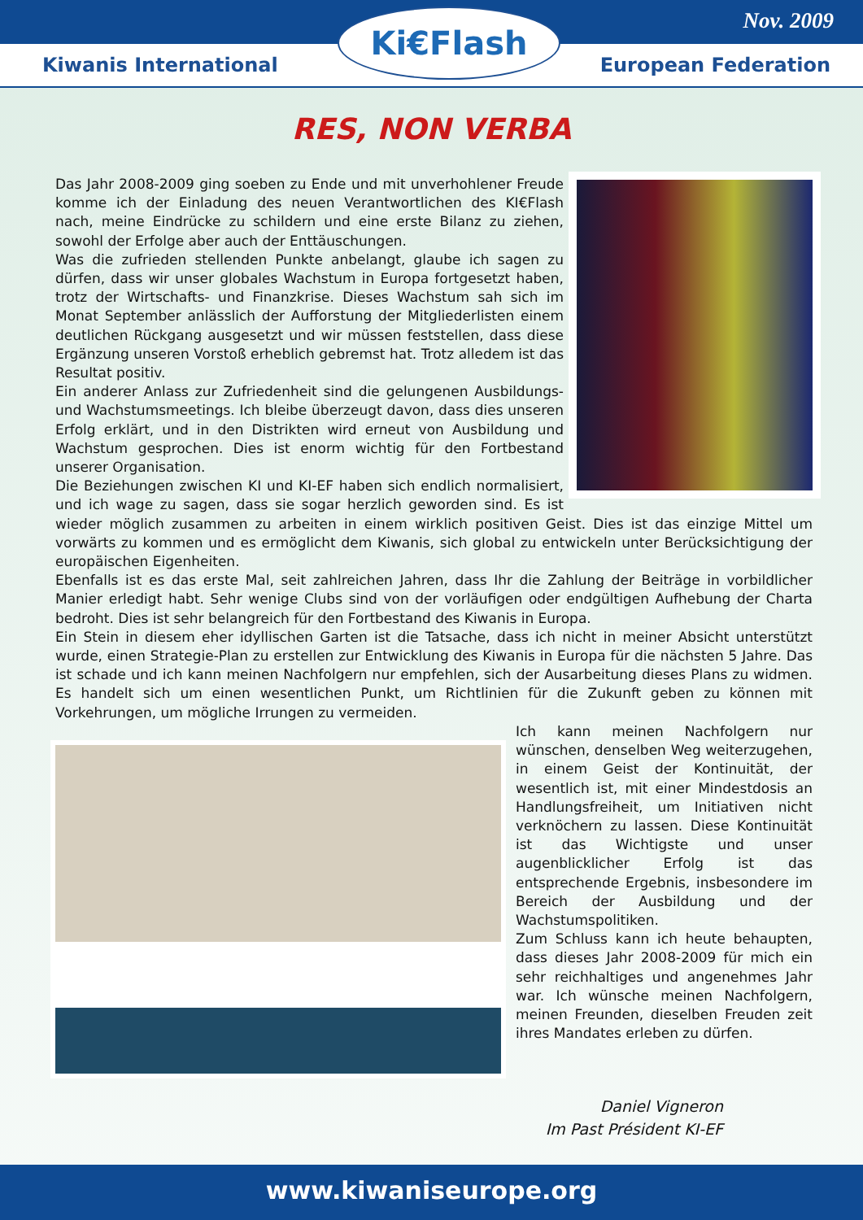Nov. 2009
Kiwanis International European Federation
Ki€Flash
RES, NON VERBA
Das Jahr 2008-2009 ging soeben zu Ende und mit unverhohlener Freude komme ich der Einladung des neuen Verantwortlichen des KI€Flash nach, meine Eindrücke zu schildern und eine erste Bilanz zu ziehen, sowohl der Erfolge aber auch der Enttäuschungen.
Was die zufrieden stellenden Punkte anbelangt, glaube ich sagen zu dürfen, dass wir unser globales Wachstum in Europa fortgesetzt haben, trotz der Wirtschafts- und Finanzkrise. Dieses Wachstum sah sich im Monat September anlässlich der Aufforstung der Mitgliederlisten einem deutlichen Rückgang ausgesetzt und wir müssen feststellen, dass diese Ergänzung unseren Vorstoß erheblich gebremst hat. Trotz alledem ist das Resultat positiv.
Ein anderer Anlass zur Zufriedenheit sind die gelungenen Ausbildungs- und Wachstumsmeetings. Ich bleibe überzeugt davon, dass dies unseren Erfolg erklärt, und in den Distrikten wird erneut von Ausbildung und Wachstum gesprochen. Dies ist enorm wichtig für den Fortbestand unserer Organisation.
Die Beziehungen zwischen KI und KI-EF haben sich endlich normalisiert, und ich wage zu sagen, dass sie sogar herzlich geworden sind. Es ist wieder möglich zusammen zu arbeiten in einem wirklich positiven Geist. Dies ist das einzige Mittel um vorwärts zu kommen und es ermöglicht dem Kiwanis, sich global zu entwickeln unter Berücksichtigung der europäischen Eigenheiten.
Ebenfalls ist es das erste Mal, seit zahlreichen Jahren, dass Ihr die Zahlung der Beiträge in vorbildlicher Manier erledigt habt. Sehr wenige Clubs sind von der vorläufigen oder endgültigen Aufhebung der Charta bedroht. Dies ist sehr belangreich für den Fortbestand des Kiwanis in Europa.
Ein Stein in diesem eher idyllischen Garten ist die Tatsache, dass ich nicht in meiner Absicht unterstützt wurde, einen Strategie-Plan zu erstellen zur Entwicklung des Kiwanis in Europa für die nächsten 5 Jahre. Das ist schade und ich kann meinen Nachfolgern nur empfehlen, sich der Ausarbeitung dieses Plans zu widmen. Es handelt sich um einen wesentlichen Punkt, um Richtlinien für die Zukunft geben zu können mit Vorkehrungen, um mögliche Irrungen zu vermeiden.
Ich kann meinen Nachfolgern nur wünschen, denselben Weg weiterzugehen, in einem Geist der Kontinuität, der wesentlich ist, mit einer Mindestdosis an Handlungsfreiheit, um Initiativen nicht verknöchern zu lassen. Diese Kontinuität ist das Wichtigste und unser augenblicklicher Erfolg ist das entsprechende Ergebnis, insbesondere im Bereich der Ausbildung und der Wachstumspolitiken.
Zum Schluss kann ich heute behaupten, dass dieses Jahr 2008-2009 für mich ein sehr reichhaltiges und angenehmes Jahr war. Ich wünsche meinen Nachfolgern, meinen Freunden, dieselben Freuden zeit ihres Mandates erleben zu dürfen.
Daniel Vigneron
Im Past Président KI-EF
www.kiwaniseurope.org